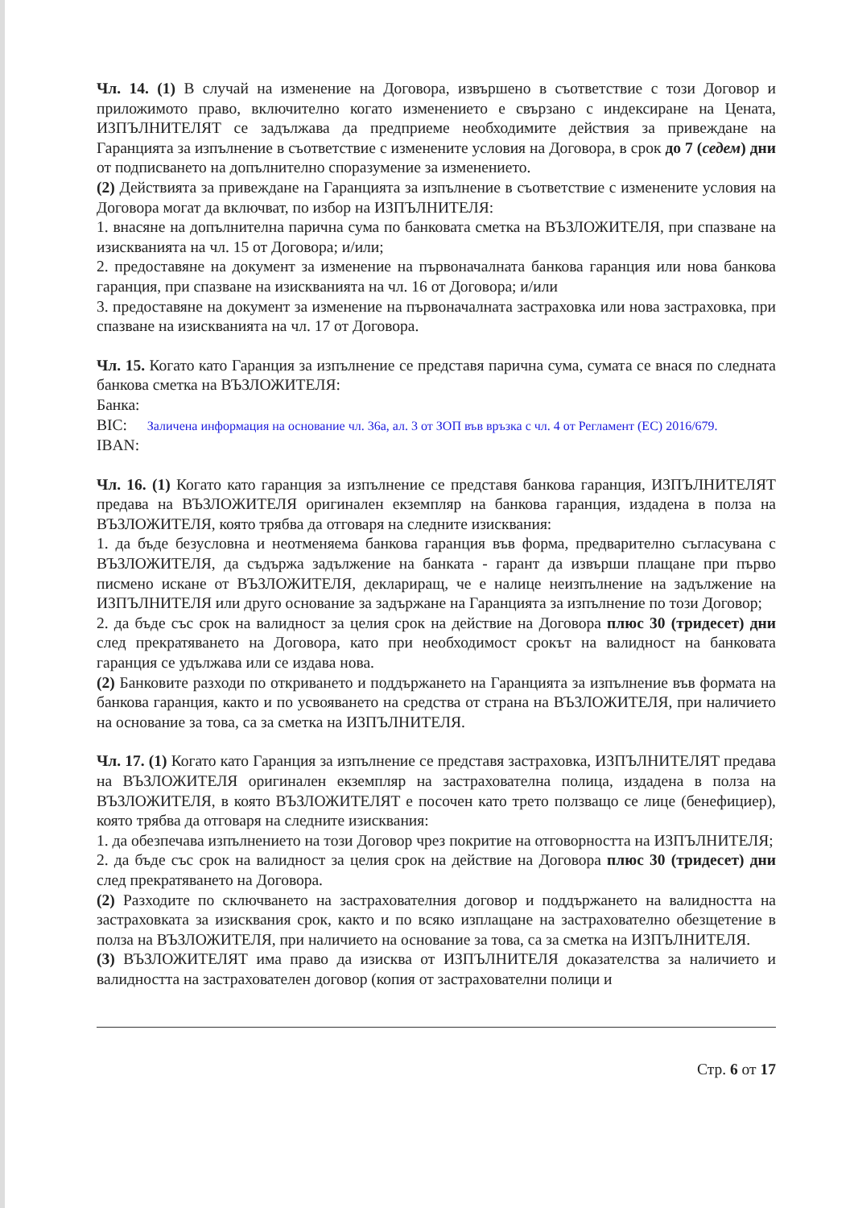Чл. 14. (1) В случай на изменение на Договора, извършено в съответствие с този Договор и приложимото право, включително когато изменението е свързано с индексиране на Цената, ИЗПЪЛНИТЕЛЯТ се задължава да предприеме необходимите действия за привеждане на Гаранцията за изпълнение в съответствие с изменените условия на Договора, в срок до 7 (седем) дни от подписването на допълнително споразумение за изменението.
(2) Действията за привеждане на Гаранцията за изпълнение в съответствие с изменените условия на Договора могат да включват, по избор на ИЗПЪЛНИТЕЛЯ:
1. внасяне на допълнителна парична сума по банковата сметка на ВЪЗЛОЖИТЕЛЯ, при спазване на изискванията на чл. 15 от Договора; и/или;
2. предоставяне на документ за изменение на първоначалната банкова гаранция или нова банкова гаранция, при спазване на изискванията на чл. 16 от Договора; и/или
3. предоставяне на документ за изменение на първоначалната застраховка или нова застраховка, при спазване на изискванията на чл. 17 от Договора.
Чл. 15. Когато като Гаранция за изпълнение се представя парична сума, сумата се внася по следната банкова сметка на ВЪЗЛОЖИТЕЛЯ:
Банка:
BIC: Заличена информация на основание чл. 36а, ал. 3 от ЗОП във връзка с чл. 4 от Регламент (ЕС) 2016/679.
IBAN:
Чл. 16. (1) Когато като гаранция за изпълнение се представя банкова гаранция, ИЗПЪЛНИТЕЛЯТ предава на ВЪЗЛОЖИТЕЛЯ оригинален екземпляр на банкова гаранция, издадена в полза на ВЪЗЛОЖИТЕЛЯ, която трябва да отговаря на следните изисквания:
1. да бъде безусловна и неотменяема банкова гаранция във форма, предварително съгласувана с ВЪЗЛОЖИТЕЛЯ, да съдържа задължение на банката - гарант да извърши плащане при първо писмено искане от ВЪЗЛОЖИТЕЛЯ, деклариращ, че е налице неизпълнение на задължение на ИЗПЪЛНИТЕЛЯ или друго основание за задържане на Гаранцията за изпълнение по този Договор;
2. да бъде със срок на валидност за целия срок на действие на Договора плюс 30 (тридесет) дни след прекратяването на Договора, като при необходимост срокът на валидност на банковата гаранция се удължава или се издава нова.
(2) Банковите разходи по откриването и поддържането на Гаранцията за изпълнение във формата на банкова гаранция, както и по усвояването на средства от страна на ВЪЗЛОЖИТЕЛЯ, при наличието на основание за това, са за сметка на ИЗПЪЛНИТЕЛЯ.
Чл. 17. (1) Когато като Гаранция за изпълнение се представя застраховка, ИЗПЪЛНИТЕЛЯТ предава на ВЪЗЛОЖИТЕЛЯ оригинален екземпляр на застрахователна полица, издадена в полза на ВЪЗЛОЖИТЕЛЯ, в която ВЪЗЛОЖИТЕЛЯТ е посочен като трето ползващо се лице (бенефициер), която трябва да отговаря на следните изисквания:
1. да обезпечава изпълнението на този Договор чрез покритие на отговорността на ИЗПЪЛНИТЕЛЯ;
2. да бъде със срок на валидност за целия срок на действие на Договора плюс 30 (тридесет) дни след прекратяването на Договора.
(2) Разходите по сключването на застрахователния договор и поддържането на валидността на застраховката за изисквания срок, както и по всяко изплащане на застрахователно обезщетение в полза на ВЪЗЛОЖИТЕЛЯ, при наличието на основание за това, са за сметка на ИЗПЪЛНИТЕЛЯ.
(3) ВЪЗЛОЖИТЕЛЯТ има право да изисква от ИЗПЪЛНИТЕЛЯ доказателства за наличието и валидността на застрахователен договор (копия от застрахователни полици и
Стр. 6 от 17